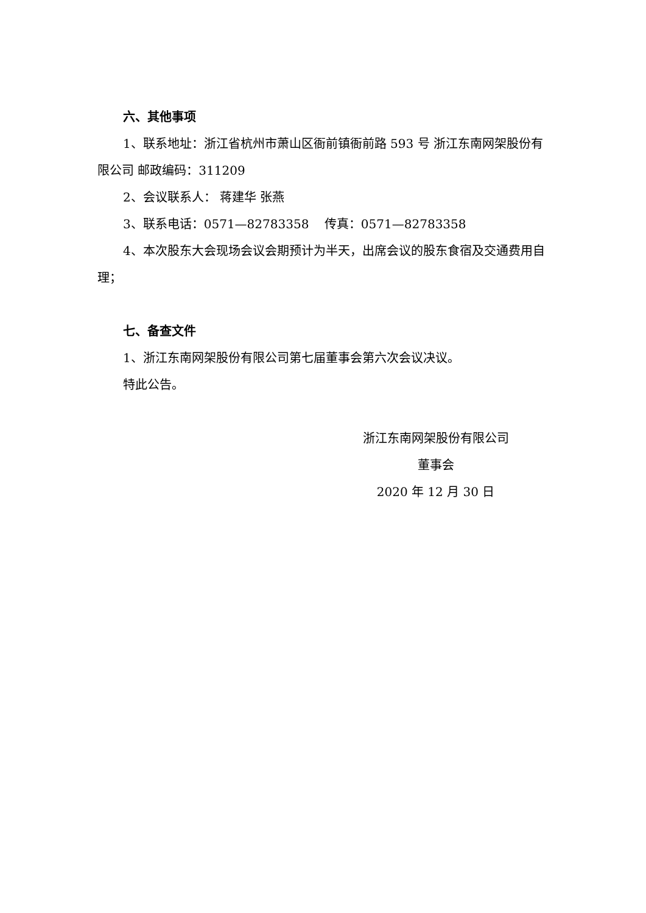六、其他事项
1、联系地址：浙江省杭州市萧山区衙前镇衙前路 593 号 浙江东南网架股份有限公司 邮政编码：311209
2、会议联系人： 蒋建华 张燕
3、联系电话：0571—82783358 传真：0571—82783358
4、本次股东大会现场会议会期预计为半天，出席会议的股东食宿及交通费用自理；
七、备查文件
1、浙江东南网架股份有限公司第七届董事会第六次会议决议。
特此公告。
浙江东南网架股份有限公司
董事会
2020 年 12 月 30 日